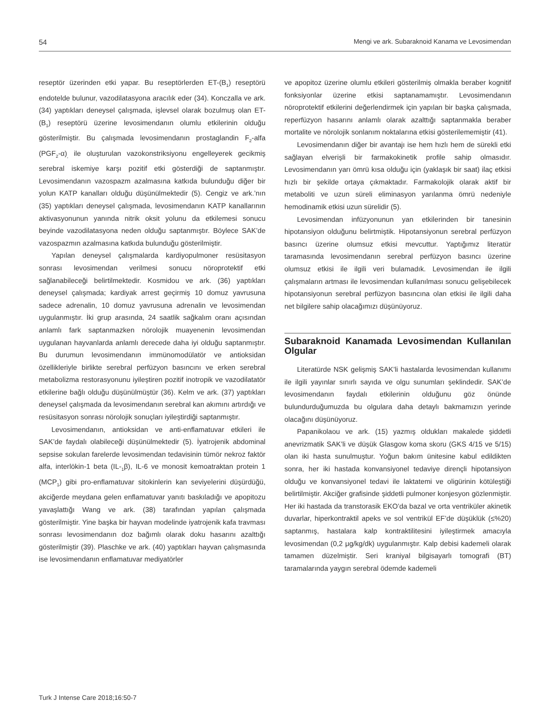54 Mengi ve ark. Subaraknoid Kanama ve Levosimendan
reseptör üzerinden etki yapar. Bu reseptörlerden ET-(B<sub>1</sub>) reseptörü endotelde bulunur, vazodilatasyona aracılık eder (34). Konczalla ve ark. (34) yaptıkları deneysel çalışmada, işlevsel olarak bozulmuş olan ET-(B<sub>1</sub>) reseptörü üzerine levosimendanın olumlu etkilerinin olduğu gösterilmiştir. Bu çalışmada levosimendanın prostaglandin F<sub>2</sub>-alfa (PGF<sub>2</sub>-α)<sub>,</sub> ile oluşturulan vazokonstriksiyonu engelleyerek gecikmiş serebral iskemiye karşı pozitif etki gösterdiği de saptanmıştır. Levosimendanın vazospazm azalmasına katkıda bulunduğu diğer bir yolun KATP kanalları olduğu düşünülmektedir (5). Cengiz ve ark.’nın (35) yaptıkları deneysel çalışmada, levosimendanın KATP kanallarının aktivasyonunun yanında nitrik oksit yolunu da etkilemesi sonucu beyinde vazodilatasyona neden olduğu saptanmıştır. Böylece SAK’de vazospazmın azalmasına katkıda bulunduğu gösterilmiştir.
Yapılan deneysel çalışmalarda kardiyopulmoner resüsitasyon sonrası levosimendan verilmesi sonucu nöroprotektif etki sağlanabileceği belirtilmektedir. Kosmidou ve ark. (36) yaptıkları deneysel çalışmada; kardiyak arrest geçirmiş 10 domuz yavrusuna sadece adrenalin, 10 domuz yavrusuna adrenalin ve levosimendan uygulanmıştır. İki grup arasında, 24 saatlik sağkalım oranı açısından anlamlı fark saptanmazken nörolojik muayenenin levosimendan uygulanan hayvanlarda anlamlı derecede daha iyi olduğu saptanmıştır. Bu durumun levosimendanın immünomodülatör ve antioksidan özellikleriyle birlikte serebral perfüzyon basıncını ve erken serebral metabolizma restorasyonunu iyileştiren pozitif inotropik ve vazodilatatör etkilerine bağlı olduğu düşünülmüştür (36). Kelm ve ark. (37) yaptıkları deneysel çalışmada da levosimendanın serebral kan akımını artırdığı ve resüsitasyon sonrası nörolojik sonuçları iyileştirdiği saptanmıştır.
Levosimendanın, antioksidan ve anti-enflamatuvar etkileri ile SAK’de faydalı olabileceği düşünülmektedir (5). İyatrojenik abdominal sepsise sokulan farelerde levosimendan tedavisinin tümör nekroz faktör alfa, interlökin-1 beta (IL-<sub>1</sub>β), IL-6 ve monosit kemoatraktan protein 1 (MCP<sub>1</sub>) gibi pro-enflamatuvar sitokinlerin kan seviyelerini düşürdüğü, akciğerde meydana gelen enflamatuvar yanıtı baskıladığı ve apopitozu yavaşlattığı Wang ve ark. (38) tarafından yapılan çalışmada gösterilmiştir. Yine başka bir hayvan modelinde iyatrojenik kafa travması sonrası levosimendanın doz bağımlı olarak doku hasarını azalttığı gösterilmiştir (39). Plaschke ve ark. (40) yaptıkları hayvan çalışmasında ise levosimendanın enflamatuvar mediyatörler
ve apopitoz üzerine olumlu etkileri gösterilmiş olmakla beraber kognitif fonksiyonlar üzerine etkisi saptanamamıştır. Levosimendanın nöroprotektif etkilerini değerlendirmek için yapılan bir başka çalışmada, reperfüzyon hasarını anlamlı olarak azalttığı saptanmakla beraber mortalite ve nörolojik sonlanım noktalarına etkisi gösterilememiştir (41).
Levosimendanın diğer bir avantajı ise hem hızlı hem de sürekli etki sağlayan elverişli bir farmakokinetik profile sahip olmasıdır. Levosimendanın yarı ömrü kısa olduğu için (yaklaşık bir saat) ilaç etkisi hızlı bir şekilde ortaya çıkmaktadır. Farmakolojik olarak aktif bir metaboliti ve uzun süreli eliminasyon yarılanma ömrü nedeniyle hemodinamik etkisi uzun sürelidir (5).
Levosimendan infüzyonunun yan etkilerinden bir tanesinin hipotansiyon olduğunu belirtmiştik. Hipotansiyonun serebral perfüzyon basıncı üzerine olumsuz etkisi mevcuttur. Yaptığımız literatür taramasında levosimendanın serebral perfüzyon basıncı üzerine olumsuz etkisi ile ilgili veri bulamadık. Levosimendan ile ilgili çalışmaların artması ile levosimendan kullanılması sonucu gelişebilecek hipotansiyonun serebral perfüzyon basıncına olan etkisi ile ilgili daha net bilgilere sahip olacağımızı düşünüyoruz.
Subaraknoid Kanamada Levosimendan Kullanılan Olgular
Literatürde NSK gelişmiş SAK’li hastalarda levosimendan kullanımı ile ilgili yayınlar sınırlı sayıda ve olgu sunumları şeklindedir. SAK’de levosimendanın faydalı etkilerinin olduğunu göz önünde bulundurduğumuzda bu olgulara daha detaylı bakmamızın yerinde olacağını düşünüyoruz.
Papanikolaou ve ark. (15) yazmış oldukları makalede şiddetli anevrizmatik SAK’li ve düşük Glasgow koma skoru (GKS 4/15 ve 5/15) olan iki hasta sunulmuştur. Yoğun bakım ünitesine kabul edildikten sonra, her iki hastada konvansiyonel tedaviye dirençli hipotansiyon olduğu ve konvansiyonel tedavi ile laktatemi ve oligürinin kötüleştiği belirtilmiştir. Akciğer grafisinde şiddetli pulmoner konjesyon gözlenmiştir. Her iki hastada da transtorasik EKO’da bazal ve orta ventriküler akinetik duvarlar, hiperkontraktil apeks ve sol ventrikül EF’de düşüklük (≤%20) saptanmış, hastalara kalp kontraktilitesini iyileştirmek amacıyla levosimendan (0,2 μg/kg/dk) uygulanmıştır. Kalp debisi kademeli olarak tamamen düzelmiştir. Seri kraniyal bilgisayarlı tomografi (BT) taramalarında yaygın serebral ödemde kademeli
Turk J Intense Care 2018;16:50-7